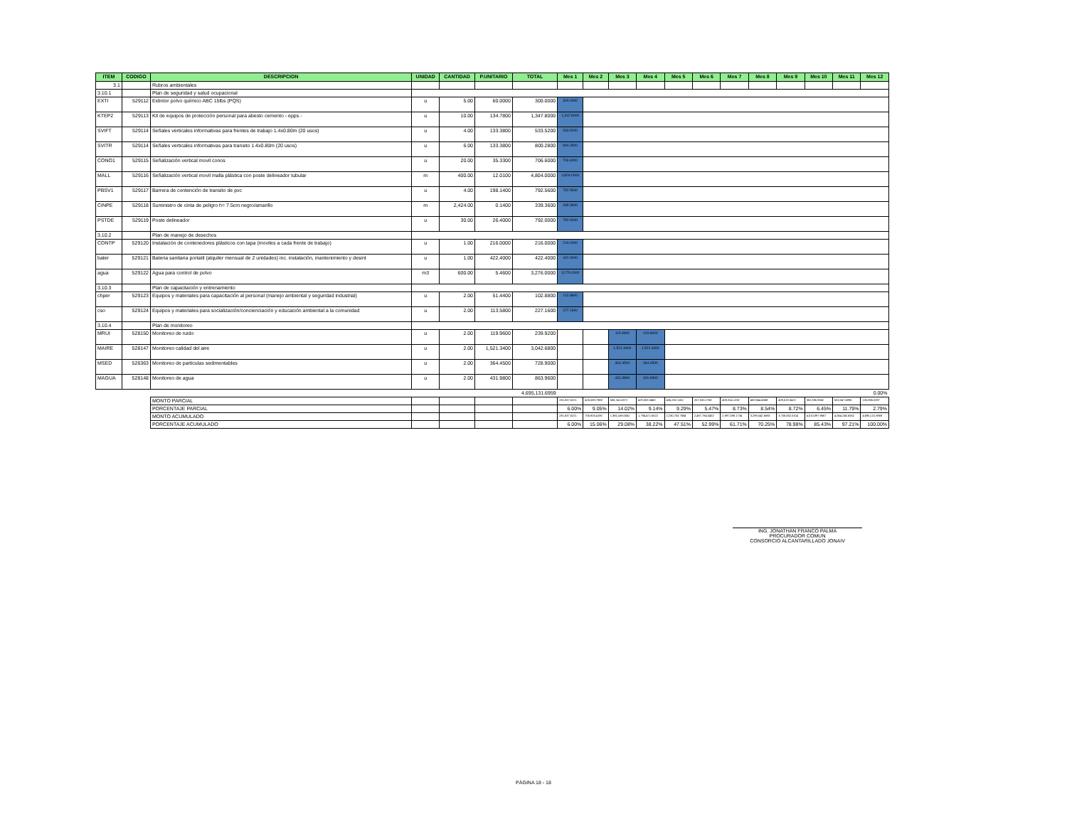| ITEM | CODIGO | DESCRIPCION | UNIDAD | CANTIDAD | P.UNITARIO | TOTAL | Mes 1 | Mes 2 | Mes 3 | Mes 4 | Mes 5 | Mes 6 | Mes 7 | Mes 8 | Mes 9 | Mes 10 | Mes 11 | Mes 12 |
| --- | --- | --- | --- | --- | --- | --- | --- | --- | --- | --- | --- | --- | --- | --- | --- | --- | --- | --- |
| 3.1 | | Rubros ambientales | | | | | | | | | | | | | | | | |
| 3.10.1 | | Plan de seguridad y salud ocupacional | | | | | | | | | | | | | | | | |
| EXTI | 529112 | Extintor polvo químico ABC 15lbs (PQS) | u | 5.00 | 60.0000 | 300.0000 | 300.0000 | | | | | | | | | | | |
| KTEP2 | 529113 | Kit de equipos de protección personal para abesto cemento - epps - | u | 10.00 | 134.7800 | 1,347.8000 | 1,347.8000 | | | | | | | | | | | |
| SVIFT | 529114 | Señales verticales informativas para frentes de trabajo 1.4x0.80m (20 usos) | u | 4.00 | 133.3800 | 533.5200 | 533.5200 | | | | | | | | | | | |
| SVITR | 529114 | Señales verticales informativas para transito 1.4x0.80m (20 usos) | u | 6.00 | 133.3800 | 800.2800 | 800.2800 | | | | | | | | | | | |
| CONO1 | 529115 | Señalización vertical movil conos | u | 20.00 | 35.3300 | 706.6000 | 706.6000 | | | | | | | | | | | |
| MALL | 529116 | Señalización vertical movil malla plástica con poste delineador tubular | m | 400.00 | 12.0100 | 4,804.0000 | 4,804.0000 | | | | | | | | | | | |
| PBSV1 | 529117 | Barrera de contención de transito de pvc | u | 4.00 | 198.1400 | 792.5600 | 792.5600 | | | | | | | | | | | |
| CINPE | 529118 | Suministro de cinta de peligro h= 7.5cm negro/amarillo | m | 2,424.00 | 0.1400 | 339.3600 | 339.3600 | | | | | | | | | | | |
| PSTDE | 529119 | Poste delineador | u | 30.00 | 26.4000 | 792.0000 | 792.0000 | | | | | | | | | | | |
| 3.10.2 | | Plan de manejo de desechos | | | | | | | | | | | | | | | | |
| CONTP | 529120 | Instalación de contenedores plásticos con tapa (moviles a cada frente de trabajo) | u | 1.00 | 216.0000 | 216.0000 | 216.0000 | | | | | | | | | | | |
| bater | 529121 | Bateria sanitaria portatil (alquiler mensual de 2 unidades) inc. instalación, mantenimiento y desint | u | 1.00 | 422.4000 | 422.4000 | 422.4000 | | | | | | | | | | | |
| agua | 529122 | Agua para control de polvo | m3 | 600.00 | 5.4600 | 3,276.0000 | 3,276.0000 | | | | | | | | | | | |
| 3.10.3 | | Plan de capacitación y entrenamiento | | | | | | | | | | | | | | | | |
| chper | 529123 | Equipos y materiales para capacitación al personal (manejo ambiental y seguridad industrial) | u | 2.00 | 51.4400 | 102.8800 | 102.8800 | | | | | | | | | | | |
| cso | 529124 | Equipos y materiales para socialización/concienciación y educación ambiental a la comunidad | u | 2.00 | 113.5800 | 227.1600 | 227.1600 | | | | | | | | | | | |
| 3.10.4 | | Plan de monitoreo | | | | | | | | | | | | | | | | |
| MRUI | 528150 | Monitoreo de ruido | u | 2.00 | 119.9600 | 239.9200 | | | 119.9600 | 119.9600 | | | | | | | | |
| MAIRE | 528147 | Monitoreo calidad del aire | u | 2.00 | 1,521.3400 | 3,042.6800 | | | 1,521.3400 | 1,521.3400 | | | | | | | | |
| MSED | 526363 | Monitoreo de particulas sedimentables | u | 2.00 | 364.4500 | 728.9000 | | | 364.4500 | 364.4500 | | | | | | | | |
| MAGUA | 528148 | Monitoreo de agua | u | 2.00 | 431.9800 | 863.9600 | | | 431.9800 | 431.9800 | | | | | | | | |
| | | | | | | 4,695,131.6959 | 0.00% | | | | | | | | | | | |
| | | MONTO PARCIAL | | | | | 281,837.6221 | 425,088.7969 | 658,241.5872 | 429,303.6460 | 436,282.1162 | 257,030.2768 | 409,814.1282 | 400,944.4949 | 409,519.3422 | 302,835.9562 | 553,347.6895 | 130,886.0397 |
| | | PORCENTAJE PARCIAL | | | | | 6.00% | 9.05% | 14.02% | 9.14% | 9.29% | 5.47% | 8.73% | 8.54% | 8.72% | 6.45% | 11.79% | 2.79% |
| | | MONTO ACUMULADO | | | | | 281,837.6221 | 706,926.4190 | 1,365,168.0062 | 1,794,471.6522 | 2,230,753.7684 | 2,487,784.0452 | 2,897,598.1734 | 3,298,542.6683 | 3,708,062.0104 | 4,010,897.9667 | 4,564,245.6562 | 4,695,131.6959 |
| | | PORCENTAJE ACUMULADO | | | | | 6.00% | 15.06% | 29.08% | 38.22% | 47.51% | 52.99% | 61.71% | 70.25% | 78.98% | 85.43% | 97.21% | 100.00% |
ING. JONATHAN FRANCO PALMA
PROCURADOR COMUN
CONSORCIO ALCANTARILLADO JONAIV
PÁGINA 18 - 18